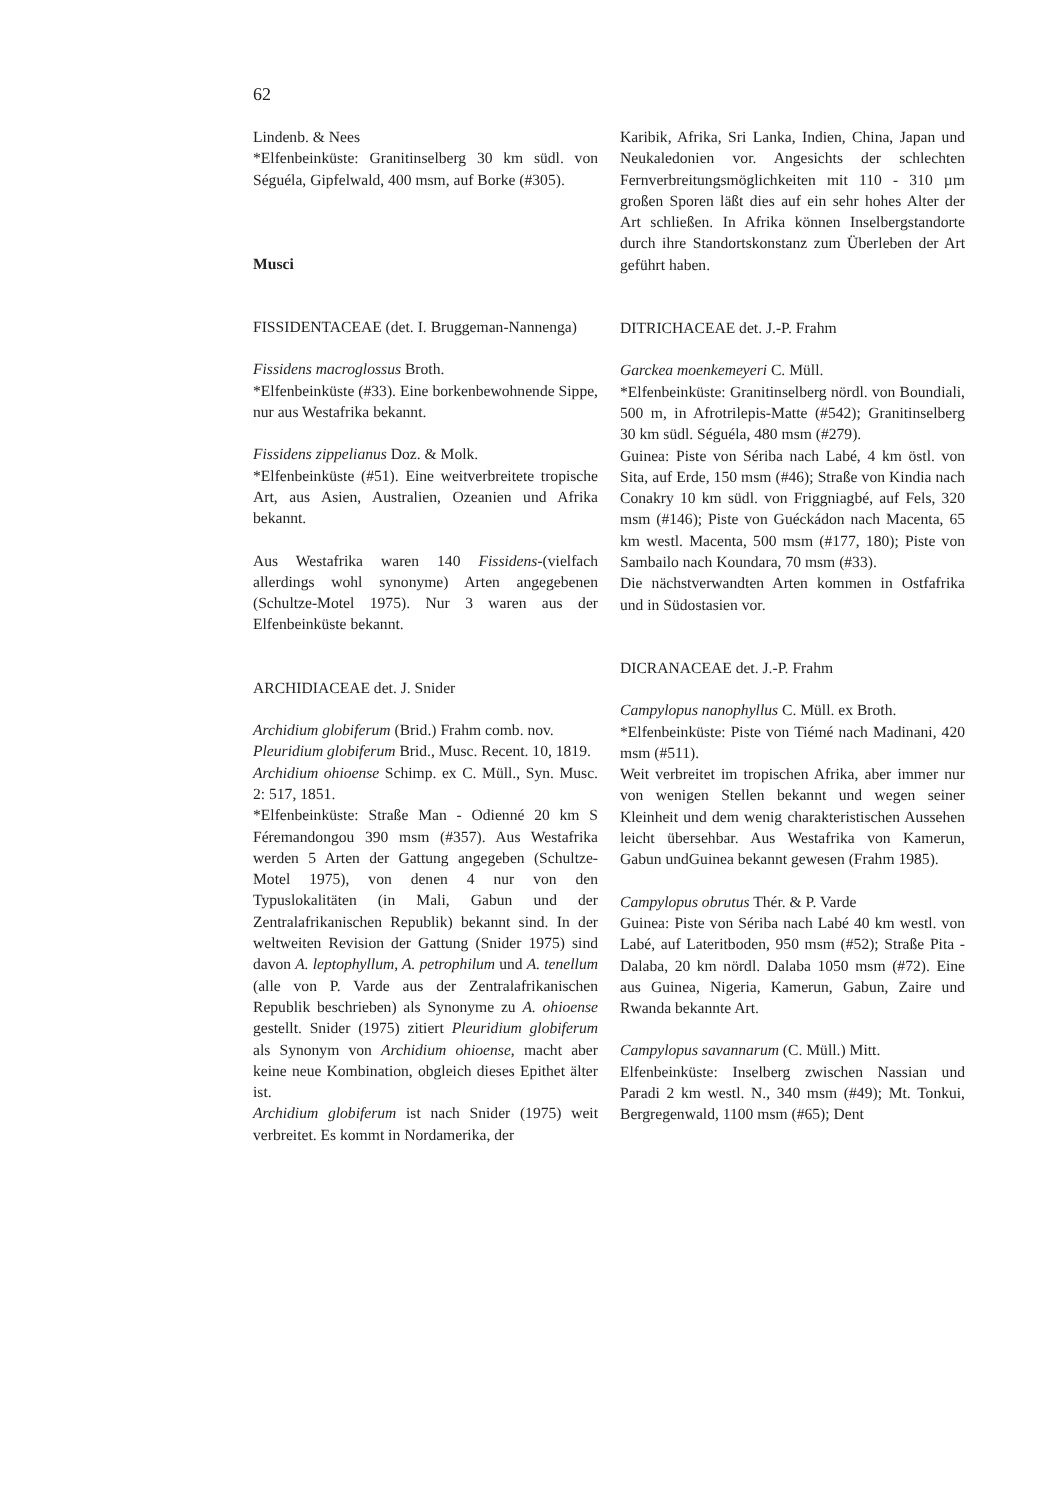62
Lindenb. & Nees
*Elfenbeinküste: Granitinselberg 30 km südl. von Séguéla, Gipfelwald, 400 msm, auf Borke (#305).
Musci
FISSIDENTACEAE (det. I. Bruggeman-Nannenga)
Fissidens macroglossus Broth.
*Elfenbeinküste (#33). Eine borkenbewohnende Sippe, nur aus Westafrika bekannt.
Fissidens zippelianus Doz. & Molk.
*Elfenbeinküste (#51). Eine weitverbreitete tropische Art, aus Asien, Australien, Ozeanien und Afrika bekannt.
Aus Westafrika waren 140 Fissidens-(vielfach allerdings wohl synonyme) Arten angegebenen (Schultze-Motel 1975). Nur 3 waren aus der Elfenbeinküste bekannt.
ARCHIDIACEAE det. J. Snider
Archidium globiferum (Brid.) Frahm comb. nov.
Pleuridium globiferum Brid., Musc. Recent. 10, 1819.
Archidium ohioense Schimp. ex C. Müll., Syn. Musc. 2: 517, 1851.
*Elfenbeinküste: Straße Man - Odienné 20 km S Féremandongou 390 msm (#357). Aus Westafrika werden 5 Arten der Gattung angegeben (Schultze-Motel 1975), von denen 4 nur von den Typuslokalitäten (in Mali, Gabun und der Zentralafrikanischen Republik) bekannt sind. In der weltweiten Revision der Gattung (Snider 1975) sind davon A. leptophyllum, A. petrophilum und A. tenellum (alle von P. Varde aus der Zentralafrikanischen Republik beschrieben) als Synonyme zu A. ohioense gestellt. Snider (1975) zitiert Pleuridium globiferum als Synonym von Archidium ohioense, macht aber keine neue Kombination, obgleich dieses Epithet älter ist.
Archidium globiferum ist nach Snider (1975) weit verbreitet. Es kommt in Nordamerika, der
Karibik, Afrika, Sri Lanka, Indien, China, Japan und Neukaledonien vor. Angesichts der schlechten Fernverbreitungsmöglichkeiten mit 110 - 310 µm großen Sporen läßt dies auf ein sehr hohes Alter der Art schließen. In Afrika können Inselbergstandorte durch ihre Standortskonstanz zum Überleben der Art geführt haben.
DITRICHACEAE det. J.-P. Frahm
Garckea moenkemeyeri C. Müll.
*Elfenbeinküste: Granitinselberg nördl. von Boundiali, 500 m, in Afrotrilepis-Matte (#542); Granitinselberg 30 km südl. Séguéla, 480 msm (#279).
Guinea: Piste von Sériba nach Labé, 4 km östl. von Sita, auf Erde, 150 msm (#46); Straße von Kindia nach Conakry 10 km südl. von Friggniagbé, auf Fels, 320 msm (#146); Piste von Guéckádon nach Macenta, 65 km westl. Macenta, 500 msm (#177, 180); Piste von Sambailo nach Koundara, 70 msm (#33).
Die nächstverwandten Arten kommen in Ostfafrika und in Südostasien vor.
DICRANACEAE det. J.-P. Frahm
Campylopus nanophyllus C. Müll. ex Broth.
*Elfenbeinküste: Piste von Tiémé nach Madinani, 420 msm (#511).
Weit verbreitet im tropischen Afrika, aber immer nur von wenigen Stellen bekannt und wegen seiner Kleinheit und dem wenig charakteristischen Aussehen leicht übersehbar. Aus Westafrika von Kamerun, Gabun undGuinea bekannt gewesen (Frahm 1985).
Campylopus obrutus Thér. & P. Varde
Guinea: Piste von Sériba nach Labé 40 km westl. von Labé, auf Lateritboden, 950 msm (#52); Straße Pita - Dalaba, 20 km nördl. Dalaba 1050 msm (#72). Eine aus Guinea, Nigeria, Kamerun, Gabun, Zaire und Rwanda bekannte Art.
Campylopus savannarum (C. Müll.) Mitt.
Elfenbeinküste: Inselberg zwischen Nassian und Paradi 2 km westl. N., 340 msm (#49); Mt. Tonkui, Bergregenwald, 1100 msm (#65); Dent